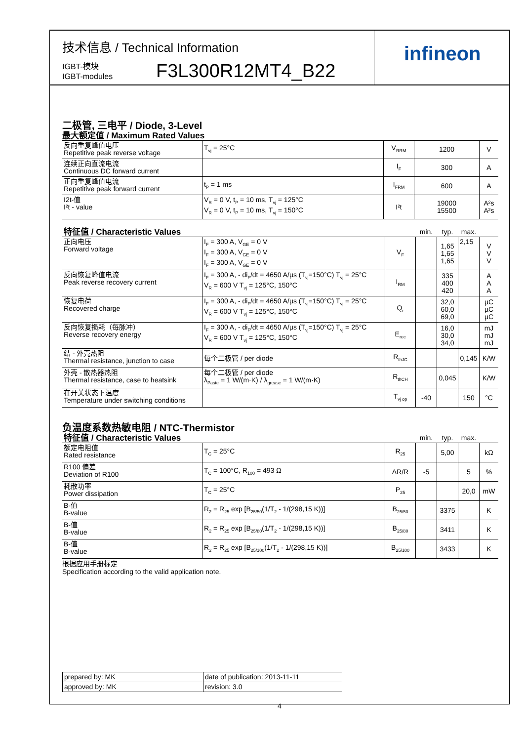infineon
技术信息 / Technical Information
IGBT-模块
IGBT-modules
F3L300R12MT4_B22
二极管, 三电平 / Diode, 3-Level
最大额定值 / Maximum Rated Values
| 反向重复峰值电压 Repetitive peak reverse voltage | T<sub>vj</sub> = 25°C | V<sub>RRM</sub> | 1200 | V |
| 连续正向直流电流 Continuous DC forward current | | I<sub>F</sub> | 300 | A |
| 正向重复峰值电流 Repetitive peak forward current | t<sub>P</sub> = 1 ms | I<sub>FRM</sub> | 600 | A |
| I2t-值 I²t - value | V<sub>R</sub> = 0 V, t<sub>P</sub> = 10 ms, T<sub>vj</sub> = 125°C V<sub>R</sub> = 0 V, t<sub>P</sub> = 10 ms, T<sub>vj</sub> = 150°C | I²t | 19000 15500 | A²s A²s |
| 特征值 / Characteristic Values | | | min. | typ. | max. | |
| 正向电压 Forward voltage | I<sub>F</sub> = 300 A, V<sub>GE</sub> = 0 V I<sub>F</sub> = 300 A, V<sub>GE</sub> = 0 V I<sub>F</sub> = 300 A, V<sub>GE</sub> = 0 V | V<sub>F</sub> | | 1,65 1,65 1,65 | 2,15 | V V V |
| 反向恢复峰值电流 Peak reverse recovery current | I<sub>F</sub> = 300 A, - di<sub>F</sub>/dt = 4650 A/µs (T<sub>vj</sub>=150°C) T<sub>vj</sub> = 25°C V<sub>R</sub> = 600 V T<sub>vj</sub> = 125°C, 150°C | I<sub>RM</sub> | | 335 400 420 | | A A A |
| 恢复电荷 Recovered charge | I<sub>F</sub> = 300 A, - di<sub>F</sub>/dt = 4650 A/µs (T<sub>vj</sub>=150°C) T<sub>vj</sub> = 25°C V<sub>R</sub> = 600 V T<sub>vj</sub> = 125°C, 150°C | Q<sub>r</sub> | | 32,0 60,0 69,0 | | µC µC µC |
| 反向恢复损耗（每脉冲） Reverse recovery energy | I<sub>F</sub> = 300 A, - di<sub>F</sub>/dt = 4650 A/µs (T<sub>vj</sub>=150°C) T<sub>vj</sub> = 25°C V<sub>R</sub> = 600 V T<sub>vj</sub> = 125°C, 150°C | E<sub>rec</sub> | | 16,0 30,0 34,0 | | mJ mJ mJ |
| 结 - 外壳热阻 Thermal resistance, junction to case | 每个二极管 / per diode | R<sub>thJC</sub> | | | 0,145 | K/W |
| 外壳 - 散热器热阻 Thermal resistance, case to heatsink | 每个二极管 / per diode λ<sub>Paste</sub> = 1 W/(m·K) / λ<sub>grease</sub> = 1 W/(m·K) | R<sub>thCH</sub> | | 0,045 | | K/W |
| 在开关状态下温度 Temperature under switching conditions | | T<sub>vj op</sub> | -40 | | 150 | °C |
负温度系数热敏电阻 / NTC-Thermistor
| 特征值 / Characteristic Values | | | min. | typ. | max. | |
| 额定电阻值 Rated resistance | T<sub>C</sub> = 25°C | R<sub>25</sub> | | 5,00 | | kΩ |
| R100 偏差 Deviation of R100 | T<sub>C</sub> = 100°C, R<sub>100</sub> = 493 Ω | ΔR/R | -5 | | 5 | % |
| 耗散功率 Power dissipation | T<sub>C</sub> = 25°C | P<sub>25</sub> | | | 20,0 | mW |
| B-值 B-value | R<sub>2</sub> = R<sub>25</sub> exp [B<sub>25/50</sub>(1/T<sub>2</sub> - 1/(298,15 K))] | B<sub>25/50</sub> | | 3375 | | K |
| B-值 B-value | R<sub>2</sub> = R<sub>25</sub> exp [B<sub>25/80</sub>(1/T<sub>2</sub> - 1/(298,15 K))] | B<sub>25/80</sub> | | 3411 | | K |
| B-值 B-value | R<sub>2</sub> = R<sub>25</sub> exp [B<sub>25/100</sub>(1/T<sub>2</sub> - 1/(298,15 K))] | B<sub>25/100</sub> | | 3433 | | K |
根据应用手册标定
Specification according to the valid application note.
| prepared by: MK | date of publication: 2013-11-11 |
| approved by: MK | revision: 3.0 |
4